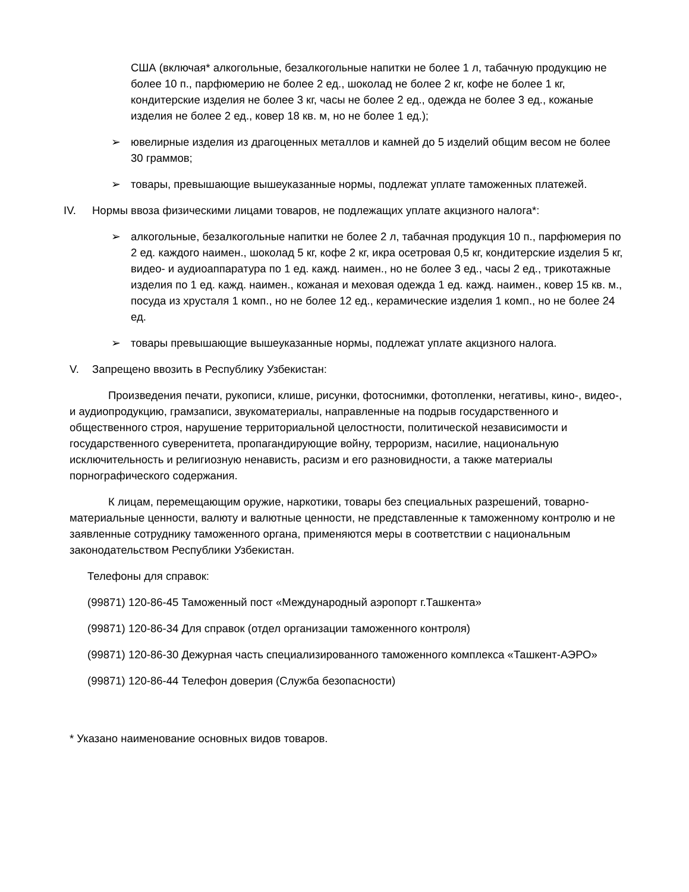США (включая* алкогольные, безалкогольные напитки не более 1 л, табачную продукцию не более 10 п., парфюмерию не более 2 ед., шоколад не более 2 кг, кофе не более 1 кг, кондитерские изделия не более 3 кг, часы не более 2 ед., одежда не более 3 ед., кожаные изделия не более 2 ед., ковер 18 кв. м, но не более 1 ед.);
➢ ювелирные изделия из драгоценных металлов и камней до 5 изделий общим весом не более 30 граммов;
➢ товары, превышающие вышеуказанные нормы, подлежат уплате таможенных платежей.
IV. Нормы ввоза физическими лицами товаров, не подлежащих уплате акцизного налога*:
➢ алкогольные, безалкогольные напитки не более 2 л, табачная продукция 10 п., парфюмерия по 2 ед. каждого наимен., шоколад 5 кг, кофе 2 кг, икра осетровая 0,5 кг, кондитерские изделия 5 кг, видео- и аудиоаппаратура по 1 ед. кажд. наимен., но не более 3 ед., часы 2 ед., трикотажные изделия по 1 ед. кажд. наимен., кожаная и меховая одежда 1 ед. кажд. наимен., ковер 15 кв. м., посуда из хрусталя 1 комп., но не более 12 ед., керамические изделия 1 комп., но не более 24 ед.
➢ товары превышающие вышеуказанные нормы, подлежат уплате акцизного налога.
V. Запрещено ввозить в Республику Узбекистан:
Произведения печати, рукописи, клише, рисунки, фотоснимки, фотопленки, негативы, кино-, видео-, и аудиопродукцию, грамзаписи, звукоматериалы, направленные на подрыв государственного и общественного строя, нарушение территориальной целостности, политической независимости и государственного суверенитета, пропагандирующие войну, терроризм, насилие, национальную исключительность и религиозную ненависть, расизм и его разновидности, а также материалы порнографического содержания.
К лицам, перемещающим оружие, наркотики, товары без специальных разрешений, товарно-материальные ценности, валюту и валютные ценности, не представленные к таможенному контролю и не заявленные сотруднику таможенного органа, применяются меры в соответствии с национальным законодательством Республики Узбекистан.
Телефоны для справок:
(99871) 120-86-45 Таможенный пост «Международный аэропорт г.Ташкента»
(99871) 120-86-34 Для справок (отдел организации таможенного контроля)
(99871) 120-86-30 Дежурная часть специализированного таможенного комплекса «Ташкент-АЭРО»
(99871) 120-86-44 Телефон доверия (Служба безопасности)
* Указано наименование основных видов товаров.